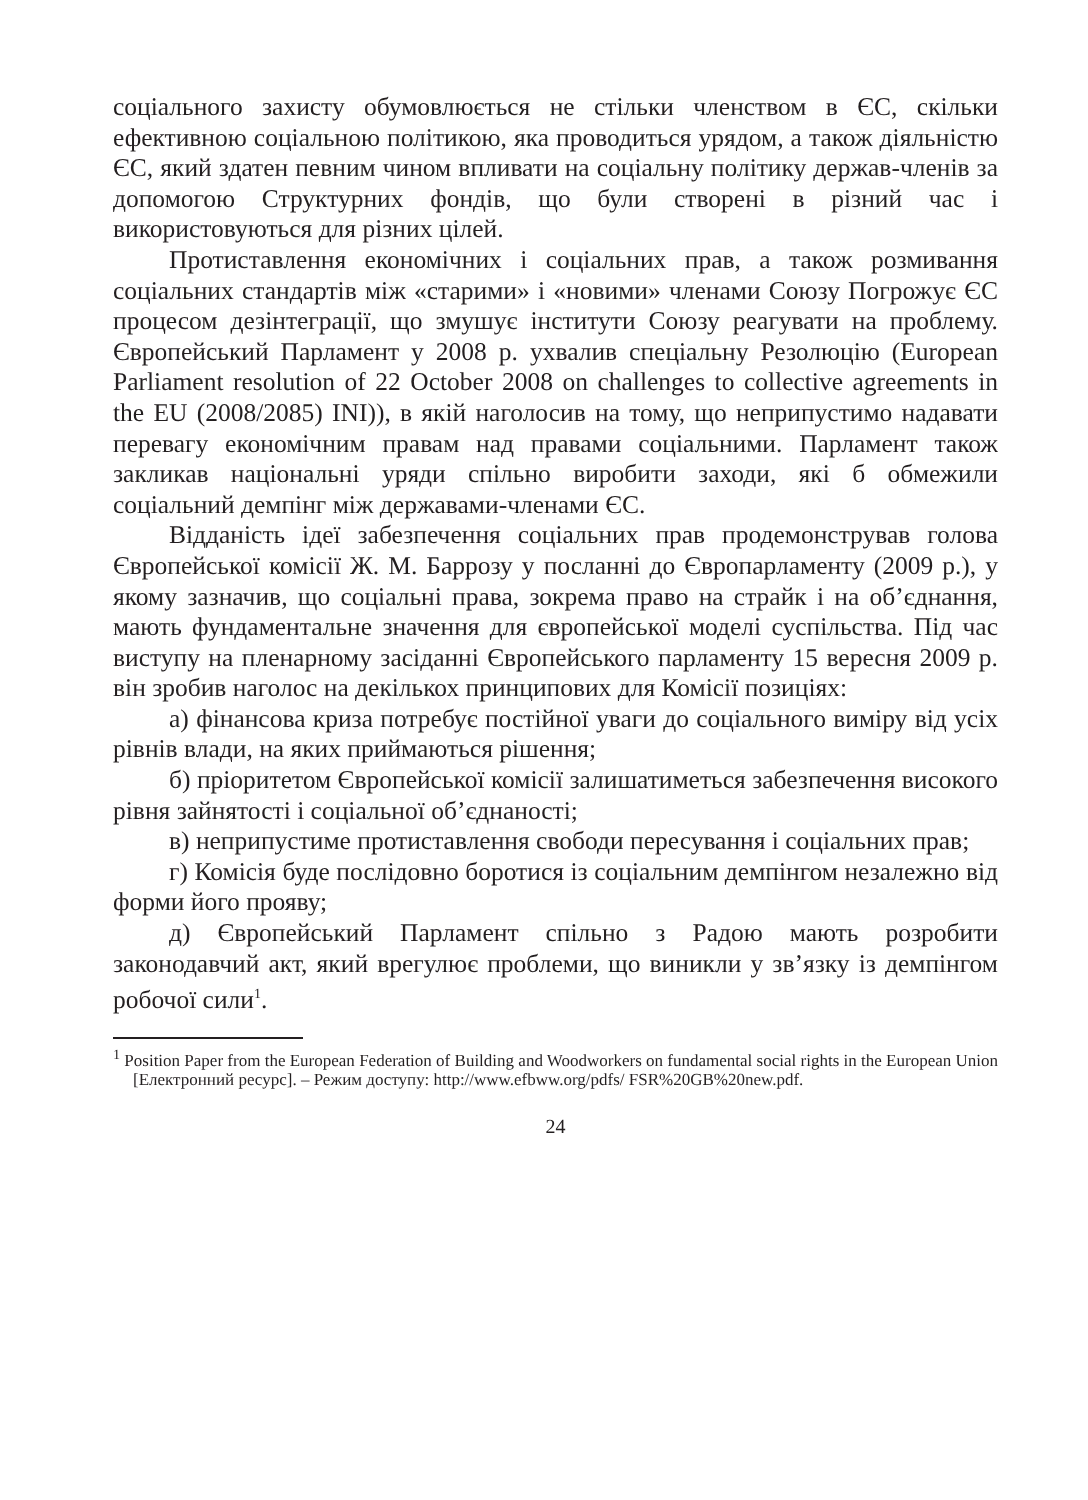соціального захисту обумовлюється не стільки членством в ЄС, скільки ефективною соціальною політикою, яка проводиться урядом, а також діяльністю ЄС, який здатен певним чином впливати на соціальну політику держав-членів за допомогою Структурних фондів, що були створені в різний час і використовуються для різних цілей.
Протиставлення економічних і соціальних прав, а також розмивання соціальних стандартів між «старими» і «новими» членами Союзу Погрожує ЄС процесом дезінтеграції, що змушує інститути Союзу реагувати на проблему. Європейський Парламент у 2008 р. ухвалив спеціальну Резолюцію (European Parliament resolution of 22 October 2008 on challenges to collective agreements in the EU (2008/2085) INI)), в якій наголосив на тому, що неприпустимо надавати перевагу економічним правам над правами соціальними. Парламент також закликав національні уряди спільно виробити заходи, які б обмежили соціальний демпінг між державами-членами ЄС.
Відданість ідеї забезпечення соціальних прав продемонстрував голова Європейської комісії Ж. М. Баррозу у посланні до Європарламенту (2009 р.), у якому зазначив, що соціальні права, зокрема право на страйк і на об’єднання, мають фундаментальне значення для європейської моделі суспільства. Під час виступу на пленарному засіданні Європейського парламенту 15 вересня 2009 р. він зробив наголос на декількох принципових для Комісії позиціях:
а) фінансова криза потребує постійної уваги до соціального виміру від усіх рівнів влади, на яких приймаються рішення;
б) пріоритетом Європейської комісії залишатиметься забезпечення високого рівня зайнятості і соціальної об’єднаності;
в) неприпустиме протиставлення свободи пересування і соціальних прав;
г) Комісія буде послідовно боротися із соціальним демпінгом незалежно від форми його прояву;
д) Європейський Парламент спільно з Радою мають розробити законодавчий акт, який врегулює проблеми, що виникли у зв’язку із демпінгом робочої сили<sup>1</sup>.
<sup>1</sup> Position Paper from the European Federation of Building and Woodworkers on fundamental social rights in the European Union [Електронний ресурс]. – Режим доступу: http://www.efbww.org/pdfs/ FSR%20GB%20new.pdf.
24